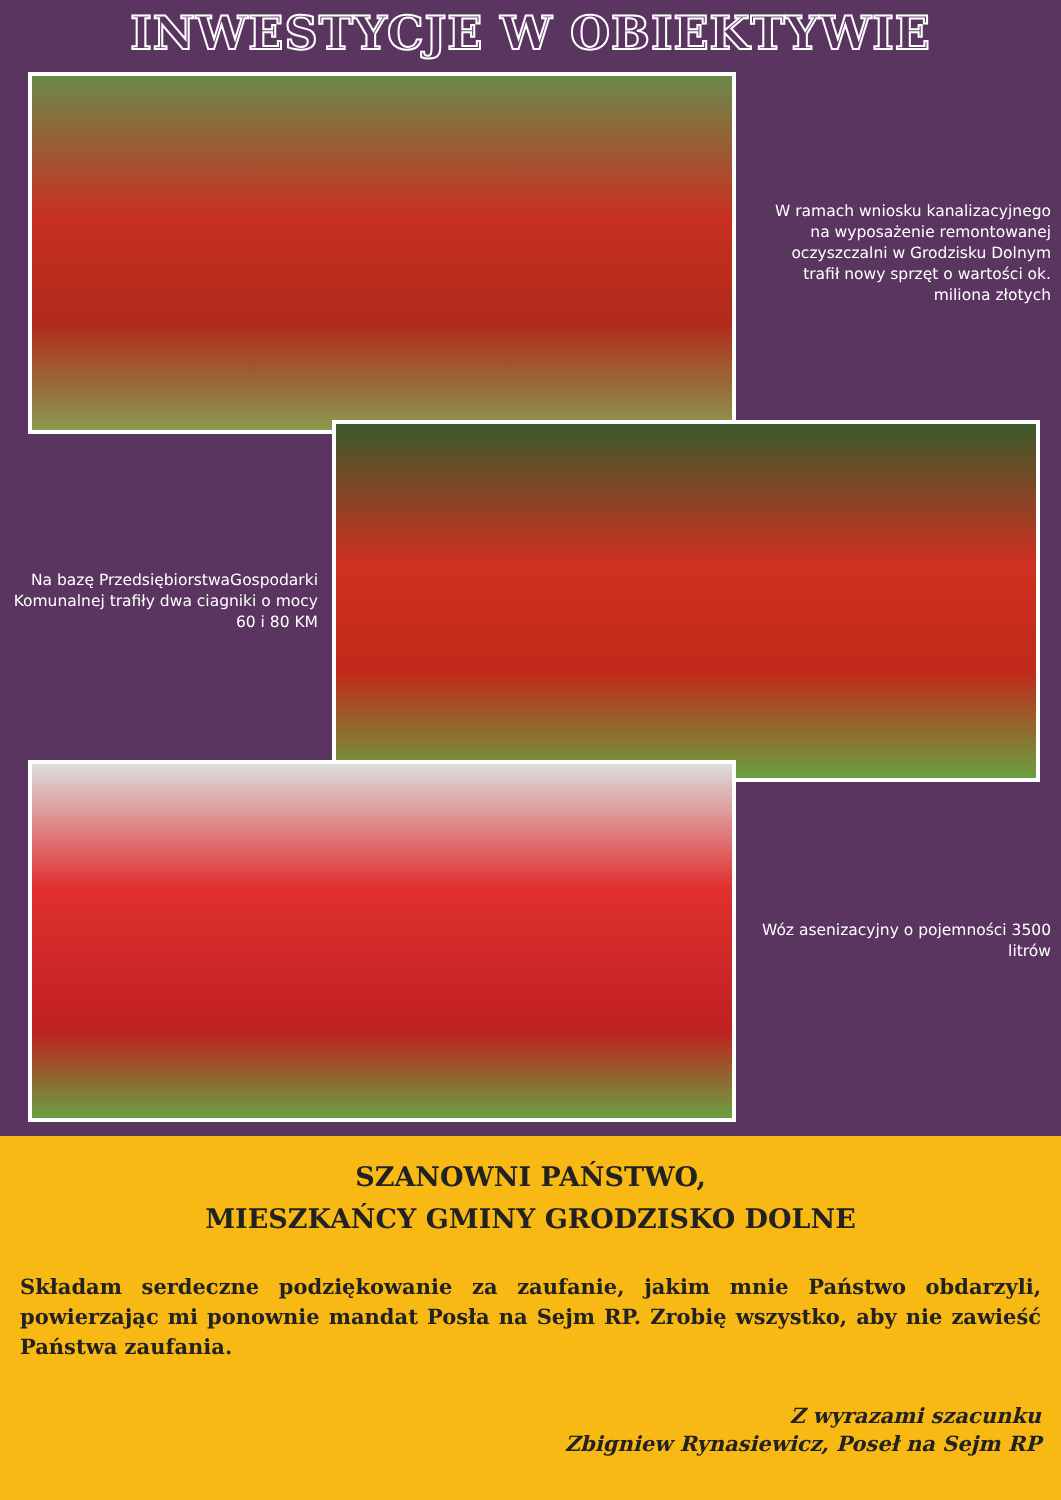INWESTYCJE W OBIEKTYWIE
W ramach wniosku kanalizacyjnego na wyposażenie remontowanej oczyszczalni w Grodzisku Dolnym trafił nowy sprzęt o wartości ok. miliona złotych
Na bazę PrzedsiębiorstwaGospodarki Komunalnej trafiły dwa ciagniki o mocy 60 i 80 KM
Wóz asenizacyjny o pojemności 3500 litrów
SZANOWNI PAŃSTWO,
MIESZKAŃCY GMINY GRODZISKO DOLNE
Składam serdeczne podziękowanie za zaufanie, jakim mnie Państwo obdarzyli, powierzając mi ponownie mandat Posła na Sejm RP. Zrobię wszystko, aby nie zawieść Państwa zaufania.
Z wyrazami szacunku
Zbigniew Rynasiewicz, Poseł na Sejm RP